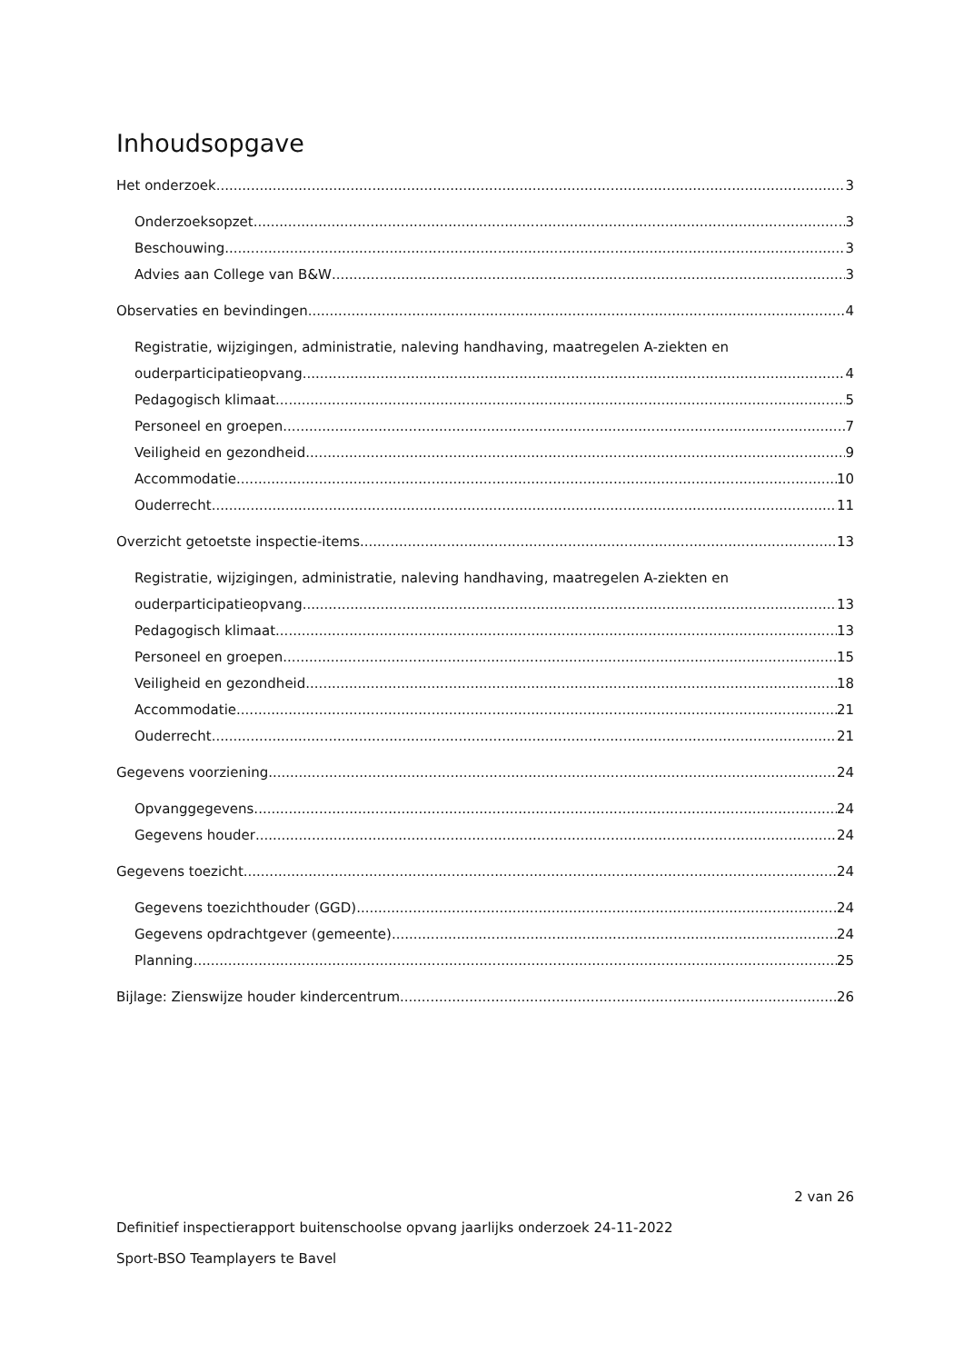Inhoudsopgave
Het onderzoek 3
Onderzoeksopzet 3
Beschouwing 3
Advies aan College van B&W 3
Observaties en bevindingen 4
Registratie, wijzigingen, administratie, naleving handhaving, maatregelen A-ziekten en
ouderparticipatieopvang 4
Pedagogisch klimaat 5
Personeel en groepen 7
Veiligheid en gezondheid 9
Accommodatie 10
Ouderrecht 11
Overzicht getoetste inspectie-items 13
Registratie, wijzigingen, administratie, naleving handhaving, maatregelen A-ziekten en
ouderparticipatieopvang 13
Pedagogisch klimaat 13
Personeel en groepen 15
Veiligheid en gezondheid 18
Accommodatie 21
Ouderrecht 21
Gegevens voorziening 24
Opvanggegevens 24
Gegevens houder 24
Gegevens toezicht 24
Gegevens toezichthouder (GGD) 24
Gegevens opdrachtgever (gemeente) 24
Planning 25
Bijlage: Zienswijze houder kindercentrum 26
2 van 26
Definitief inspectierapport buitenschoolse opvang jaarlijks onderzoek 24-11-2022
Sport-BSO Teamplayers te Bavel